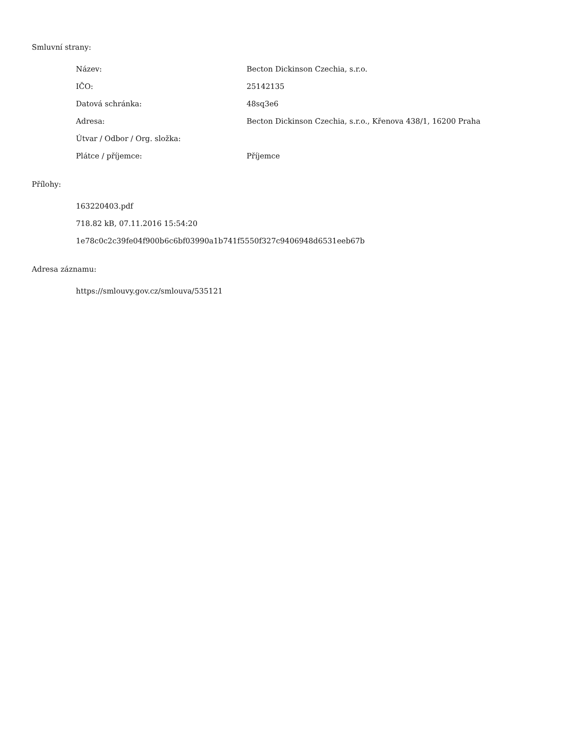Smluvní strany:
| Název: | Becton Dickinson Czechia, s.r.o. |
| IČO: | 25142135 |
| Datová schránka: | 48sq3e6 |
| Adresa: | Becton Dickinson Czechia, s.r.o., Křenova 438/1, 16200 Praha |
| Útvar / Odbor / Org. složka: | |
| Plátce / příjemce: | Příjemce |
Přílohy:
163220403.pdf
718.82 kB, 07.11.2016 15:54:20
1e78c0c2c39fe04f900b6c6bf03990a1b741f5550f327c9406948d6531eeb67b
Adresa záznamu:
https://smlouvy.gov.cz/smlouva/535121